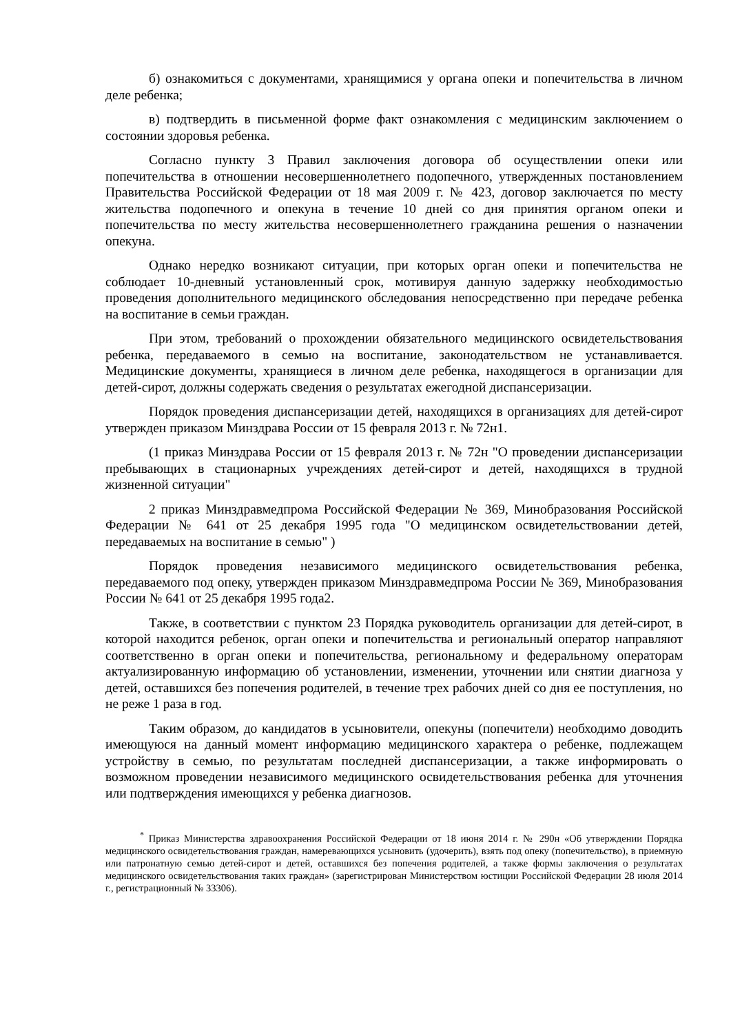б) ознакомиться с документами, хранящимися у органа опеки и попечительства в личном деле ребенка;
в) подтвердить в письменной форме факт ознакомления с медицинским заключением о состоянии здоровья ребенка.
Согласно пункту 3 Правил заключения договора об осуществлении опеки или попечительства в отношении несовершеннолетнего подопечного, утвержденных постановлением Правительства Российской Федерации от 18 мая 2009 г. № 423, договор заключается по месту жительства подопечного и опекуна в течение 10 дней со дня принятия органом опеки и попечительства по месту жительства несовершеннолетнего гражданина решения о назначении опекуна.
Однако нередко возникают ситуации, при которых орган опеки и попечительства не соблюдает 10-дневный установленный срок, мотивируя данную задержку необходимостью проведения дополнительного медицинского обследования непосредственно при передаче ребенка на воспитание в семьи граждан.
При этом, требований о прохождении обязательного медицинского освидетельствования ребенка, передаваемого в семью на воспитание, законодательством не устанавливается. Медицинские документы, хранящиеся в личном деле ребенка, находящегося в организации для детей-сирот, должны содержать сведения о результатах ежегодной диспансеризации.
Порядок проведения диспансеризации детей, находящихся в организациях для детей-сирот утвержден приказом Минздрава России от 15 февраля 2013 г. № 72н1.
(1 приказ Минздрава России от 15 февраля 2013 г. № 72н "О проведении диспансеризации пребывающих в стационарных учреждениях детей-сирот и детей, находящихся в трудной жизненной ситуации"
2 приказ Минздравмедпрома Российской Федерации № 369, Минобразования Российской Федерации № 641 от 25 декабря 1995 года "О медицинском освидетельствовании детей, передаваемых на воспитание в семью" )
Порядок проведения независимого медицинского освидетельствования ребенка, передаваемого под опеку, утвержден приказом Минздравмедпрома России № 369, Минобразования России № 641 от 25 декабря 1995 года2.
Также, в соответствии с пунктом 23 Порядка руководитель организации для детей-сирот, в которой находится ребенок, орган опеки и попечительства и региональный оператор направляют соответственно в орган опеки и попечительства, региональному и федеральному операторам актуализированную информацию об установлении, изменении, уточнении или снятии диагноза у детей, оставшихся без попечения родителей, в течение трех рабочих дней со дня ее поступления, но не реже 1 раза в год.
Таким образом, до кандидатов в усыновители, опекуны (попечители) необходимо доводить имеющуюся на данный момент информацию медицинского характера о ребенке, подлежащем устройству в семью, по результатам последней диспансеризации, а также информировать о возможном проведении независимого медицинского освидетельствования ребенка для уточнения или подтверждения имеющихся у ребенка диагнозов.
<sup>*</sup> Приказ Министерства здравоохранения Российской Федерации от 18 июня 2014 г. № 290н «Об утверждении Порядка медицинского освидетельствования граждан, намеревающихся усыновить (удочерить), взять под опеку (попечительство), в приемную или патронатную семью детей-сирот и детей, оставшихся без попечения родителей, а также формы заключения о результатах медицинского освидетельствования таких граждан» (зарегистрирован Министерством юстиции Российской Федерации 28 июля 2014 г., регистрационный № 33306).